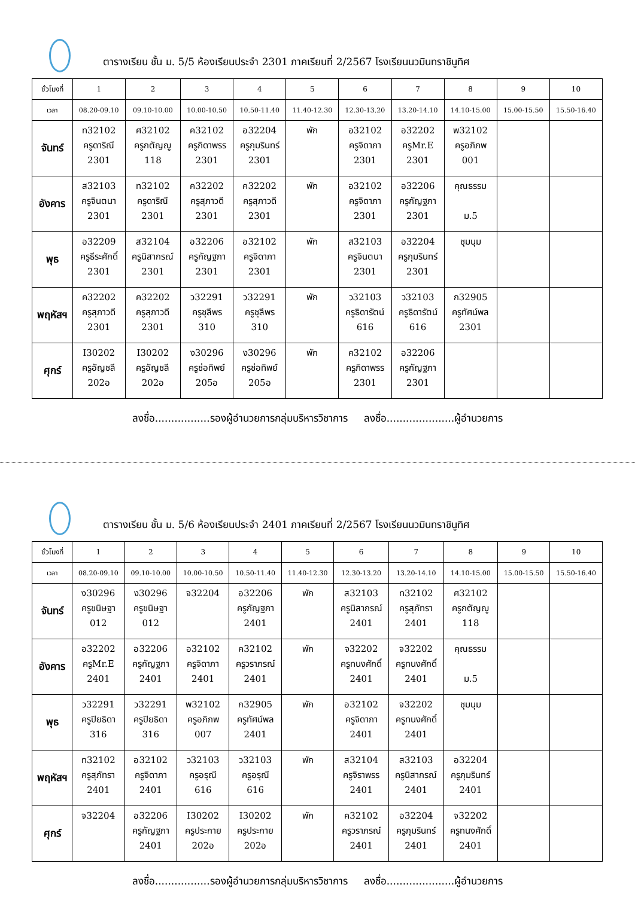ตารางเรียน ชั้น ม. 5/5 ห้องเรียนประจำ 2301 ภาคเรียนที่ 2/2567 โรงเรียนนวมินทราชินูทิศ
| ชั่วโมงที่ | 1 | 2 | 3 | 4 | 5 | 6 | 7 | 8 | 9 | 10 |
| เวลา | 08.20-09.10 | 09.10-10.00 | 10.00-10.50 | 10.50-11.40 | 11.40-12.30 | 12.30-13.20 | 13.20-14.10 | 14.10-15.00 | 15.00-15.50 | 15.50-16.40 |
| จันทร์ | ท32102 ครูดาริณี 2301 | ศ32102 ครูกตัญญู 118 | ค32102 ครูภิดาพรร 2301 | อ32204 ครูภุมรินทร์ 2301 | พัก | อ32102 ครูจิดาภา 2301 | อ32202 ครูMr.E 2301 | พ32102 ครูอภิภพ 001 | | |
| อังคาร | ส32103 ครูจินตนา 2301 | ท32102 ครูดาริณี 2301 | ค32202 ครูสุภาวดี 2301 | ค32202 ครูสุภาวดี 2301 | พัก | อ32102 ครูจิดาภา 2301 | อ32206 ครูกัญฐภา 2301 | คุณธรรม ม.5 | | |
| พุธ | อ32209 ครูธีระศักดิ์ 2301 | ส32104 ครูนิสากรณ์ 2301 | อ32206 ครูกัญฐภา 2301 | อ32102 ครูจิดาภา 2301 | พัก | ส32103 ครูจินตนา 2301 | อ32204 ครูภุมรินทร์ 2301 | ชุมนุม | | |
| พฤหัสฯ | ค32202 ครูสุภาวดี 2301 | ค32202 ครูสุภาวดี 2301 | ว32291 ครูชุลีพร 310 | ว32291 ครูชุลีพร 310 | พัก | ว32103 ครูธิดารัตน์ 616 | ว32103 ครูธิดารัตน์ 616 | ก32905 ครูทัศน์พล 2301 | | |
| ศุกร์ | I30202 ครูอัญชลี 202อ | I30202 ครูอัญชลี 202อ | ง30296 ครูช่อทิพย์ 205อ | ง30296 ครูช่อทิพย์ 205อ | พัก | ค32102 ครูภิดาพรร 2301 | อ32206 ครูกัญฐภา 2301 | | | |
ลงชื่อ.................รองผู้อำนวยการกลุ่มบริหารวิชาการ ลงชื่อ.....................ผู้อำนวยการ
ตารางเรียน ชั้น ม. 5/6 ห้องเรียนประจำ 2401 ภาคเรียนที่ 2/2567 โรงเรียนนวมินทราชินูทิศ
| ชั่วโมงที่ | 1 | 2 | 3 | 4 | 5 | 6 | 7 | 8 | 9 | 10 |
| เวลา | 08.20-09.10 | 09.10-10.00 | 10.00-10.50 | 10.50-11.40 | 11.40-12.30 | 12.30-13.20 | 13.20-14.10 | 14.10-15.00 | 15.00-15.50 | 15.50-16.40 |
| จันทร์ | ง30296 ครูขนิษฐา 012 | ง30296 ครูขนิษฐา 012 | จ32204 | อ32206 ครูกัญฐภา 2401 | พัก | ส32103 ครูนิสากรณ์ 2401 | ท32102 ครูสุภัทรา 2401 | ศ32102 ครูกตัญญู 118 | | |
| อังคาร | อ32202 ครูMr.E 2401 | อ32206 ครูกัญฐภา 2401 | อ32102 ครูจิดาภา 2401 | ค32102 ครูวราภรณ์ 2401 | พัก | จ32202 ครูทนงศักดิ์ 2401 | จ32202 ครูทนงศักดิ์ 2401 | คุณธรรม ม.5 | | |
| พุธ | ว32291 ครูปิยธิดา 316 | ว32291 ครูปิยธิดา 316 | พ32102 ครูอภิภพ 007 | ก32905 ครูทัศน์พล 2401 | พัก | อ32102 ครูจิดาภา 2401 | จ32202 ครูทนงศักดิ์ 2401 | ชุมนุม | | |
| พฤหัสฯ | ท32102 ครูสุภัทรา 2401 | อ32102 ครูจิดาภา 2401 | ว32103 ครูอรุณี 616 | ว32103 ครูอรุณี 616 | พัก | ส32104 ครูจิราพรร 2401 | ส32103 ครูนิสากรณ์ 2401 | อ32204 ครูภุมรินทร์ 2401 | | |
| ศุกร์ | จ32204 | อ32206 ครูกัญฐภา 2401 | I30202 ครูประกาย 202อ | I30202 ครูประกาย 202อ | พัก | ค32102 ครูวราภรณ์ 2401 | อ32204 ครูภุมรินทร์ 2401 | จ32202 ครูทนงศักดิ์ 2401 | | |
ลงชื่อ.................รองผู้อำนวยการกลุ่มบริหารวิชาการ ลงชื่อ.....................ผู้อำนวยการ